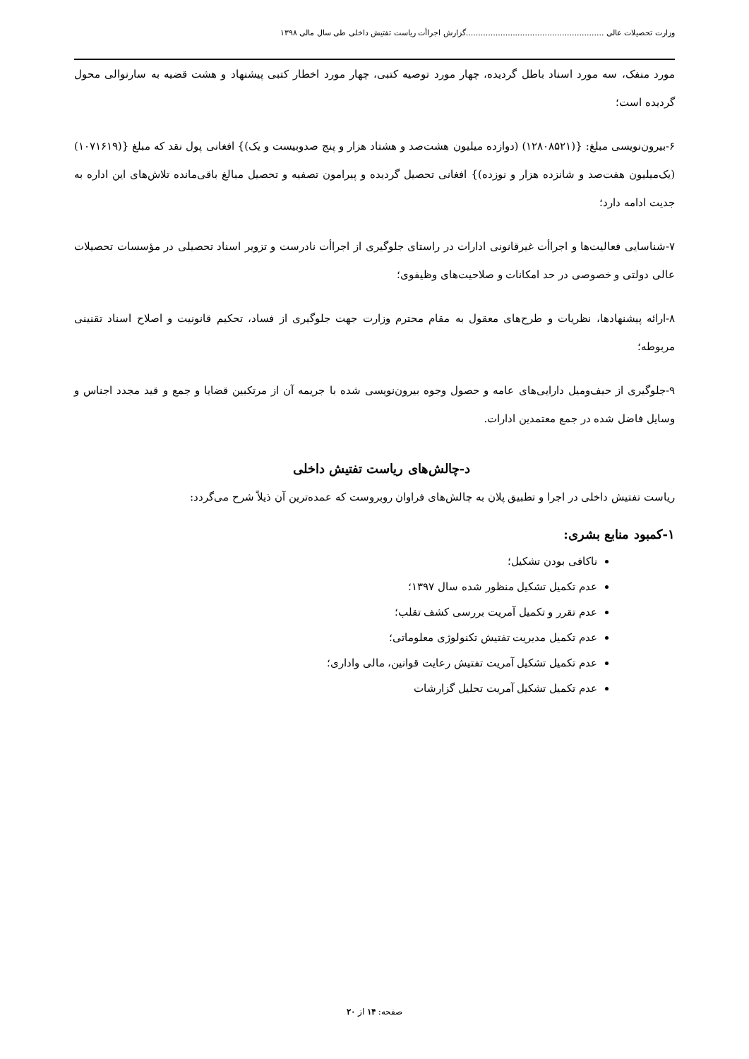وزارت تحصیلات عالی ........................................................گزارش اجراأت ریاست تفتیش داخلی طی سال مالی ۱۳۹۸
مورد منفک، سه مورد اسناد باطل گردیده، چهار مورد توصیه کتبی، چهار مورد اخطار کتبی پیشنهاد و هشت قضیه به سارنوالی محول گردیده است؛
۶-بیرون‌نویسی مبلغ: {(۱۲۸۰۸۵۲۱) (دوازده میلیون هشت‌صد و هشتاد هزار و پنج صدوبیست و یک)} افغانی پول نقد که مبلغ {(۱۰۷۱۶۱۹) (یک‌میلیون هفت‌صد و شانزده هزار و نوزده)} افغانی تحصیل گردیده و پیرامون تصفیه و تحصیل مبالغ باقی‌مانده تلاش‌های این اداره به جدیت ادامه دارد؛
۷-شناسایی فعالیت‌ها و اجراأت غیرقانونی ادارات در راستای جلوگیری از اجراأت نادرست و تزویر اسناد تحصیلی در مؤسسات تحصیلات عالی دولتی و خصوصی در حد امکانات و صلاحیت‌های وظیفوی؛
۸-ارائه پیشنهادها، نظریات و طرح‌های معقول به مقام محترم وزارت جهت جلوگیری از فساد، تحکیم قانونیت و اصلاح اسناد تقنینی مربوطه؛
۹-جلوگیری از حیف‌ومیل دارایی‌های عامه و حصول وجوه بیرون‌نویسی شده با جریمه آن از مرتکبین قضایا و جمع و قید مجدد اجناس و وسایل فاضل شده در جمع معتمدین ادارات.
د-چالش‌های ریاست تفتیش داخلی
ریاست تفتیش داخلی در اجرا و تطبیق پلان به چالش‌های فراوان روبروست که عمده‌ترین آن ذیلاً شرح می‌گردد:
۱-کمبود منابع بشری:
ناکافی بودن تشکیل؛
عدم تکمیل تشکیل منظور شده سال ۱۳۹۷؛
عدم تقرر و تکمیل آمریت بررسی کشف تقلب؛
عدم تکمیل مدیریت تفتیش تکنولوژی معلوماتی؛
عدم تکمیل تشکیل آمریت تفتیش رعایت قوانین، مالی واداری؛
عدم تکمیل تشکیل آمریت تحلیل گزارشات
صفحه: ۱۴ از ۲۰